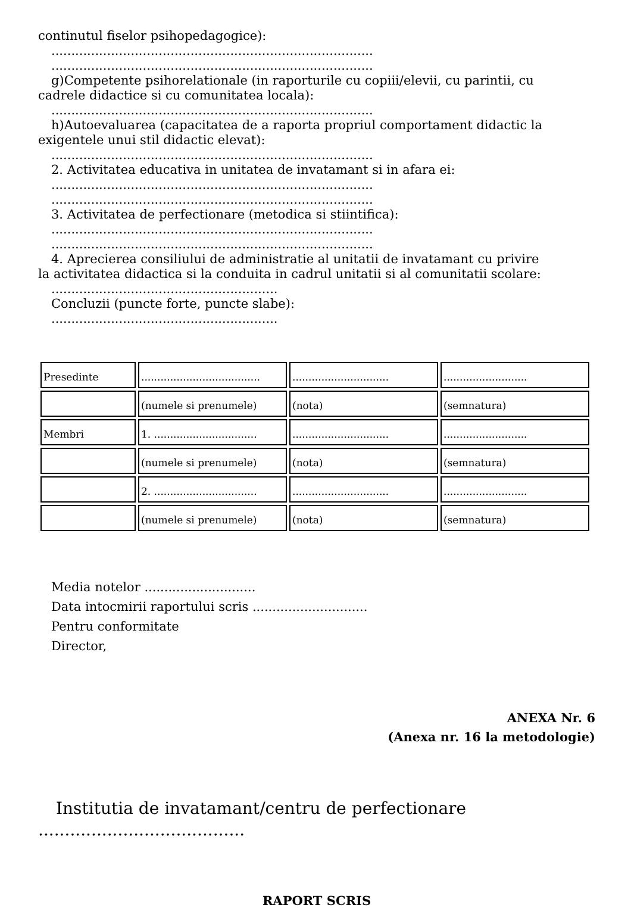continutul fiselor psihopedagogice):
.................................................................................
.................................................................................
g)Competente psihorelationale (in raporturile cu copiii/elevii, cu parintii, cu
cadrele didactice si cu comunitatea locala):
.................................................................................
h)Autoevaluarea (capacitatea de a raporta propriul comportament didactic la
exigentele unui stil didactic elevat):
.................................................................................
2. Activitatea educativa in unitatea de invatamant si in afara ei:
.................................................................................
.................................................................................
3. Activitatea de perfectionare (metodica si stiintifica):
.................................................................................
.................................................................................
4. Aprecierea consiliului de administratie al unitatii de invatamant cu privire
la activitatea didactica si la conduita in cadrul unitatii si al comunitatii scolare:
.........................................................
Concluzii (puncte forte, puncte slabe):
.........................................................
| Presedinte | ..................................... | .............................. | .......................... |
| | (numele si prenumele) | (nota) | (semnatura) |
| Membri | 1. ................................ | .............................. | .......................... |
| | (numele si prenumele) | (nota) | (semnatura) |
| | 2. ................................ | .............................. | .......................... |
| | (numele si prenumele) | (nota) | (semnatura) |
Media notelor ............................
Data intocmirii raportului scris .............................
Pentru conformitate
Director,
ANEXA Nr. 6
(Anexa nr. 16 la metodologie)
Institutia de invatamant/centru de perfectionare
.......................................
RAPORT SCRIS